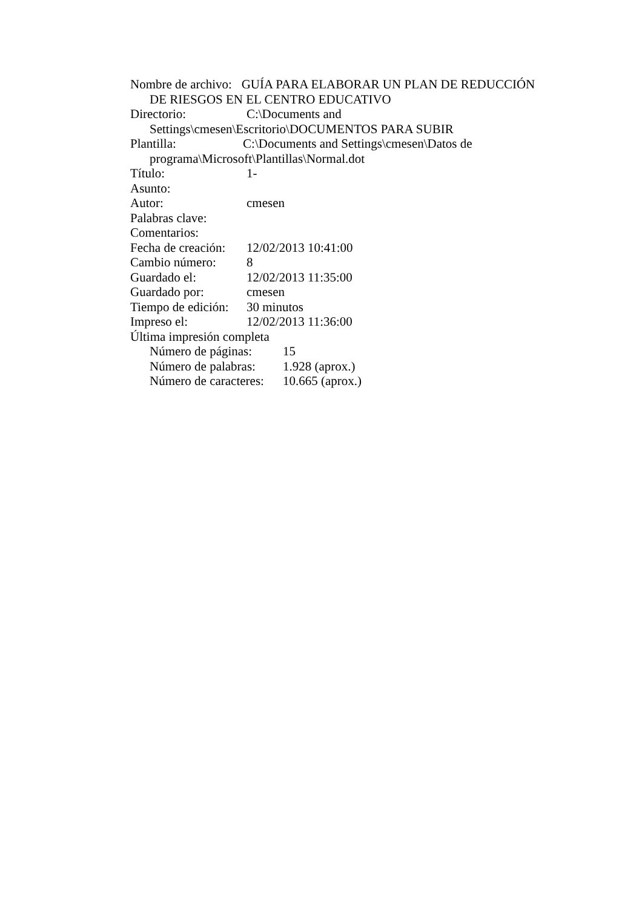Nombre de archivo: GUÍA PARA ELABORAR UN PLAN DE REDUCCIÓN DE RIESGOS EN EL CENTRO EDUCATIVO
Directorio: C:\Documents and
Settings\cmesen\Escritorio\DOCUMENTOS PARA SUBIR
Plantilla: C:\Documents and Settings\cmesen\Datos de programa\Microsoft\Plantillas\Normal.dot
Título: 1-
Asunto:
Autor: cmesen
Palabras clave:
Comentarios:
Fecha de creación: 12/02/2013 10:41:00
Cambio número: 8
Guardado el: 12/02/2013 11:35:00
Guardado por: cmesen
Tiempo de edición: 30 minutos
Impreso el: 12/02/2013 11:36:00
Última impresión completa
Número de páginas: 15
Número de palabras: 1.928 (aprox.)
Número de caracteres: 10.665 (aprox.)